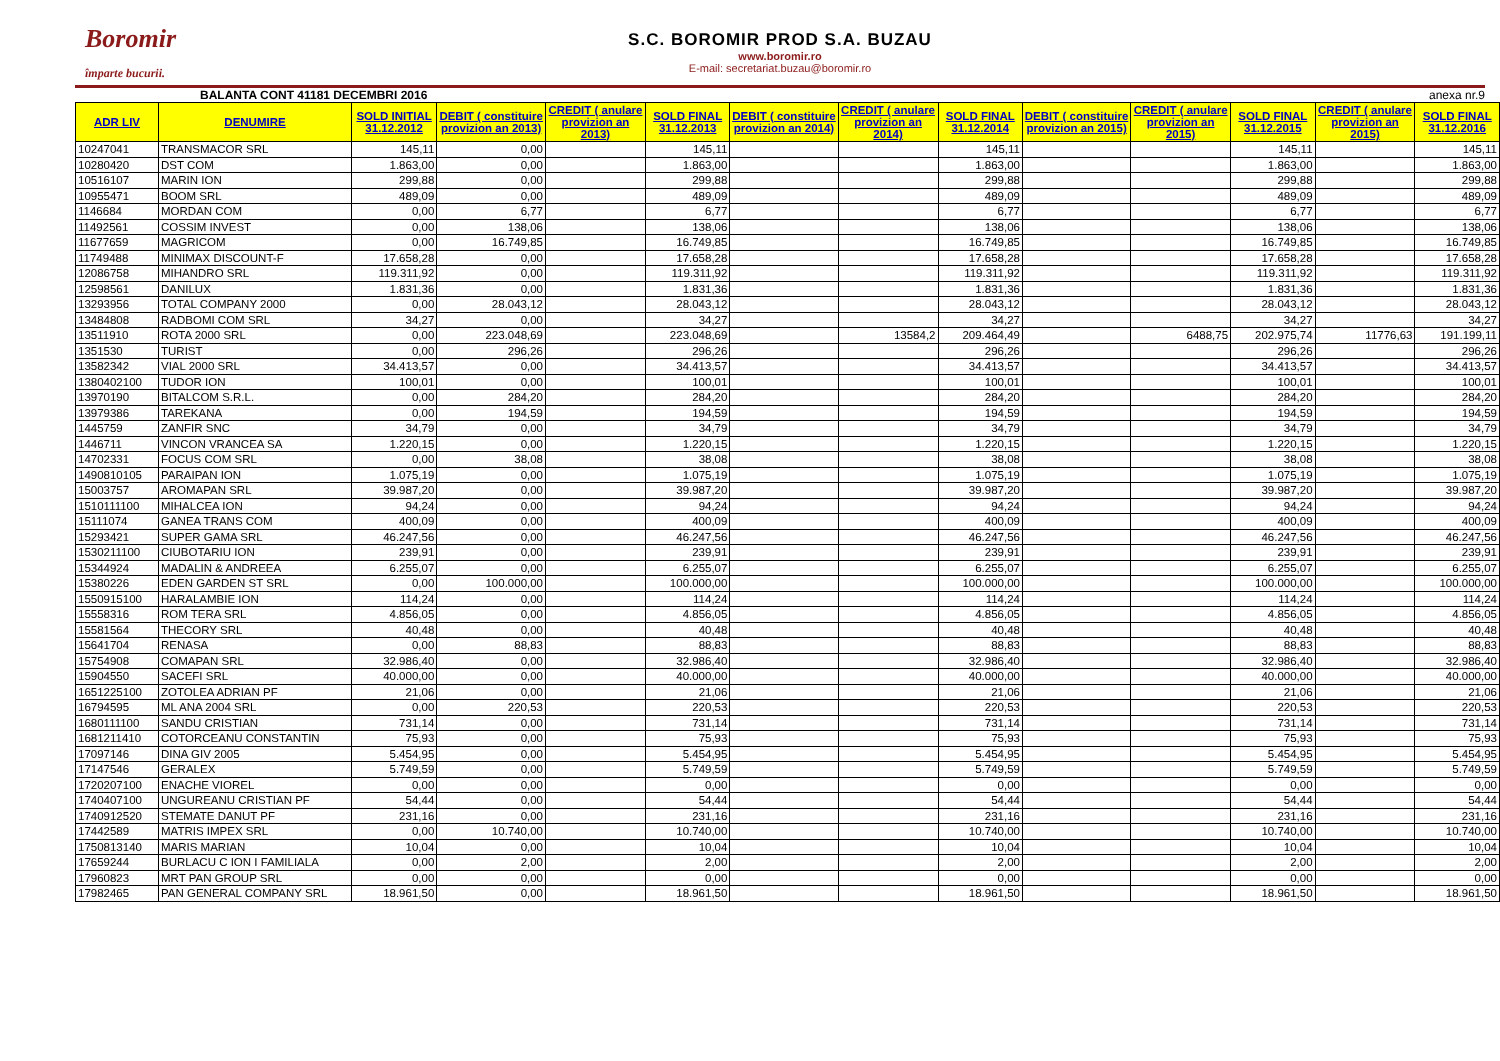Boromir
împarte bucurii.
S.C. BOROMIR PROD S.A. BUZAU
www.boromir.ro
E-mail: secretariat.buzau@boromir.ro
BALANTA CONT 41181 DECEMBRI 2016 anexa nr.9
| ADR LIV | DENUMIRE | SOLD INITIAL 31.12.2012 | DEBIT ( constituire provizion an 2013) | CREDIT ( anulare provizion an 2013) | SOLD FINAL 31.12.2013 | DEBIT ( constituire provizion an 2014) | CREDIT ( anulare provizion an 2014) | SOLD FINAL 31.12.2014 | DEBIT ( constituire provizion an 2015) | CREDIT ( anulare provizion an 2015) | SOLD FINAL 31.12.2015 | CREDIT ( anulare provizion an 2015) | SOLD FINAL 31.12.2016 |
| --- | --- | --- | --- | --- | --- | --- | --- | --- | --- | --- | --- | --- | --- |
| 10247041 | TRANSMACOR SRL | 145,11 | 0,00 | | 145,11 | | | 145,11 | | | 145,11 | | 145,11 |
| 10280420 | DST COM | 1.863,00 | 0,00 | | 1.863,00 | | | 1.863,00 | | | 1.863,00 | | 1.863,00 |
| 10516107 | MARIN ION | 299,88 | 0,00 | | 299,88 | | | 299,88 | | | 299,88 | | 299,88 |
| 10955471 | BOOM SRL | 489,09 | 0,00 | | 489,09 | | | 489,09 | | | 489,09 | | 489,09 |
| 1146684 | MORDAN COM | 0,00 | 6,77 | | 6,77 | | | 6,77 | | | 6,77 | | 6,77 |
| 11492561 | COSSIM INVEST | 0,00 | 138,06 | | 138,06 | | | 138,06 | | | 138,06 | | 138,06 |
| 11677659 | MAGRICOM | 0,00 | 16.749,85 | | 16.749,85 | | | 16.749,85 | | | 16.749,85 | | 16.749,85 |
| 11749488 | MINIMAX DISCOUNT-F | 17.658,28 | 0,00 | | 17.658,28 | | | 17.658,28 | | | 17.658,28 | | 17.658,28 |
| 12086758 | MIHANDRO SRL | 119.311,92 | 0,00 | | 119.311,92 | | | 119.311,92 | | | 119.311,92 | | 119.311,92 |
| 12598561 | DANILUX | 1.831,36 | 0,00 | | 1.831,36 | | | 1.831,36 | | | 1.831,36 | | 1.831,36 |
| 13293956 | TOTAL COMPANY 2000 | 0,00 | 28.043,12 | | 28.043,12 | | | 28.043,12 | | | 28.043,12 | | 28.043,12 |
| 13484808 | RADBOMI COM SRL | 34,27 | 0,00 | | 34,27 | | | 34,27 | | | 34,27 | | 34,27 |
| 13511910 | ROTA 2000 SRL | 0,00 | 223.048,69 | | 223.048,69 | | 13584,2 | 209.464,49 | | 6488,75 | 202.975,74 | 11776,63 | 191.199,11 |
| 1351530 | TURIST | 0,00 | 296,26 | | 296,26 | | | 296,26 | | | 296,26 | | 296,26 |
| 13582342 | VIAL 2000 SRL | 34.413,57 | 0,00 | | 34.413,57 | | | 34.413,57 | | | 34.413,57 | | 34.413,57 |
| 1380402100 | TUDOR ION | 100,01 | 0,00 | | 100,01 | | | 100,01 | | | 100,01 | | 100,01 |
| 13970190 | BITALCOM S.R.L. | 0,00 | 284,20 | | 284,20 | | | 284,20 | | | 284,20 | | 284,20 |
| 13979386 | TAREKANA | 0,00 | 194,59 | | 194,59 | | | 194,59 | | | 194,59 | | 194,59 |
| 1445759 | ZANFIR SNC | 34,79 | 0,00 | | 34,79 | | | 34,79 | | | 34,79 | | 34,79 |
| 1446711 | VINCON VRANCEA SA | 1.220,15 | 0,00 | | 1.220,15 | | | 1.220,15 | | | 1.220,15 | | 1.220,15 |
| 14702331 | FOCUS COM SRL | 0,00 | 38,08 | | 38,08 | | | 38,08 | | | 38,08 | | 38,08 |
| 1490810105 | PARAIPAN ION | 1.075,19 | 0,00 | | 1.075,19 | | | 1.075,19 | | | 1.075,19 | | 1.075,19 |
| 15003757 | AROMAPAN SRL | 39.987,20 | 0,00 | | 39.987,20 | | | 39.987,20 | | | 39.987,20 | | 39.987,20 |
| 1510111100 | MIHALCEA ION | 94,24 | 0,00 | | 94,24 | | | 94,24 | | | 94,24 | | 94,24 |
| 15111074 | GANEA TRANS COM | 400,09 | 0,00 | | 400,09 | | | 400,09 | | | 400,09 | | 400,09 |
| 15293421 | SUPER GAMA SRL | 46.247,56 | 0,00 | | 46.247,56 | | | 46.247,56 | | | 46.247,56 | | 46.247,56 |
| 1530211100 | CIUBOTARIU ION | 239,91 | 0,00 | | 239,91 | | | 239,91 | | | 239,91 | | 239,91 |
| 15344924 | MADALIN & ANDREEA | 6.255,07 | 0,00 | | 6.255,07 | | | 6.255,07 | | | 6.255,07 | | 6.255,07 |
| 15380226 | EDEN GARDEN ST SRL | 0,00 | 100.000,00 | | 100.000,00 | | | 100.000,00 | | | 100.000,00 | | 100.000,00 |
| 1550915100 | HARALAMBIE ION | 114,24 | 0,00 | | 114,24 | | | 114,24 | | | 114,24 | | 114,24 |
| 15558316 | ROM TERA SRL | 4.856,05 | 0,00 | | 4.856,05 | | | 4.856,05 | | | 4.856,05 | | 4.856,05 |
| 15581564 | THECORY SRL | 40,48 | 0,00 | | 40,48 | | | 40,48 | | | 40,48 | | 40,48 |
| 15641704 | RENASA | 0,00 | 88,83 | | 88,83 | | | 88,83 | | | 88,83 | | 88,83 |
| 15754908 | COMAPAN SRL | 32.986,40 | 0,00 | | 32.986,40 | | | 32.986,40 | | | 32.986,40 | | 32.986,40 |
| 15904550 | SACEFI SRL | 40.000,00 | 0,00 | | 40.000,00 | | | 40.000,00 | | | 40.000,00 | | 40.000,00 |
| 1651225100 | ZOTOLEA ADRIAN PF | 21,06 | 0,00 | | 21,06 | | | 21,06 | | | 21,06 | | 21,06 |
| 16794595 | ML ANA 2004 SRL | 0,00 | 220,53 | | 220,53 | | | 220,53 | | | 220,53 | | 220,53 |
| 1680111100 | SANDU CRISTIAN | 731,14 | 0,00 | | 731,14 | | | 731,14 | | | 731,14 | | 731,14 |
| 1681211410 | COTORCEANU CONSTANTIN | 75,93 | 0,00 | | 75,93 | | | 75,93 | | | 75,93 | | 75,93 |
| 17097146 | DINA GIV 2005 | 5.454,95 | 0,00 | | 5.454,95 | | | 5.454,95 | | | 5.454,95 | | 5.454,95 |
| 17147546 | GERALEX | 5.749,59 | 0,00 | | 5.749,59 | | | 5.749,59 | | | 5.749,59 | | 5.749,59 |
| 1720207100 | ENACHE VIOREL | 0,00 | 0,00 | | 0,00 | | | 0,00 | | | 0,00 | | 0,00 |
| 1740407100 | UNGUREANU CRISTIAN PF | 54,44 | 0,00 | | 54,44 | | | 54,44 | | | 54,44 | | 54,44 |
| 1740912520 | STEMATE DANUT PF | 231,16 | 0,00 | | 231,16 | | | 231,16 | | | 231,16 | | 231,16 |
| 17442589 | MATRIS IMPEX SRL | 0,00 | 10.740,00 | | 10.740,00 | | | 10.740,00 | | | 10.740,00 | | 10.740,00 |
| 1750813140 | MARIS MARIAN | 10,04 | 0,00 | | 10,04 | | | 10,04 | | | 10,04 | | 10,04 |
| 17659244 | BURLACU C ION I FAMILIALA | 0,00 | 2,00 | | 2,00 | | | 2,00 | | | 2,00 | | 2,00 |
| 17960823 | MRT PAN GROUP SRL | 0,00 | 0,00 | | 0,00 | | | 0,00 | | | 0,00 | | 0,00 |
| 17982465 | PAN GENERAL COMPANY SRL | 18.961,50 | 0,00 | | 18.961,50 | | | 18.961,50 | | | 18.961,50 | | 18.961,50 |